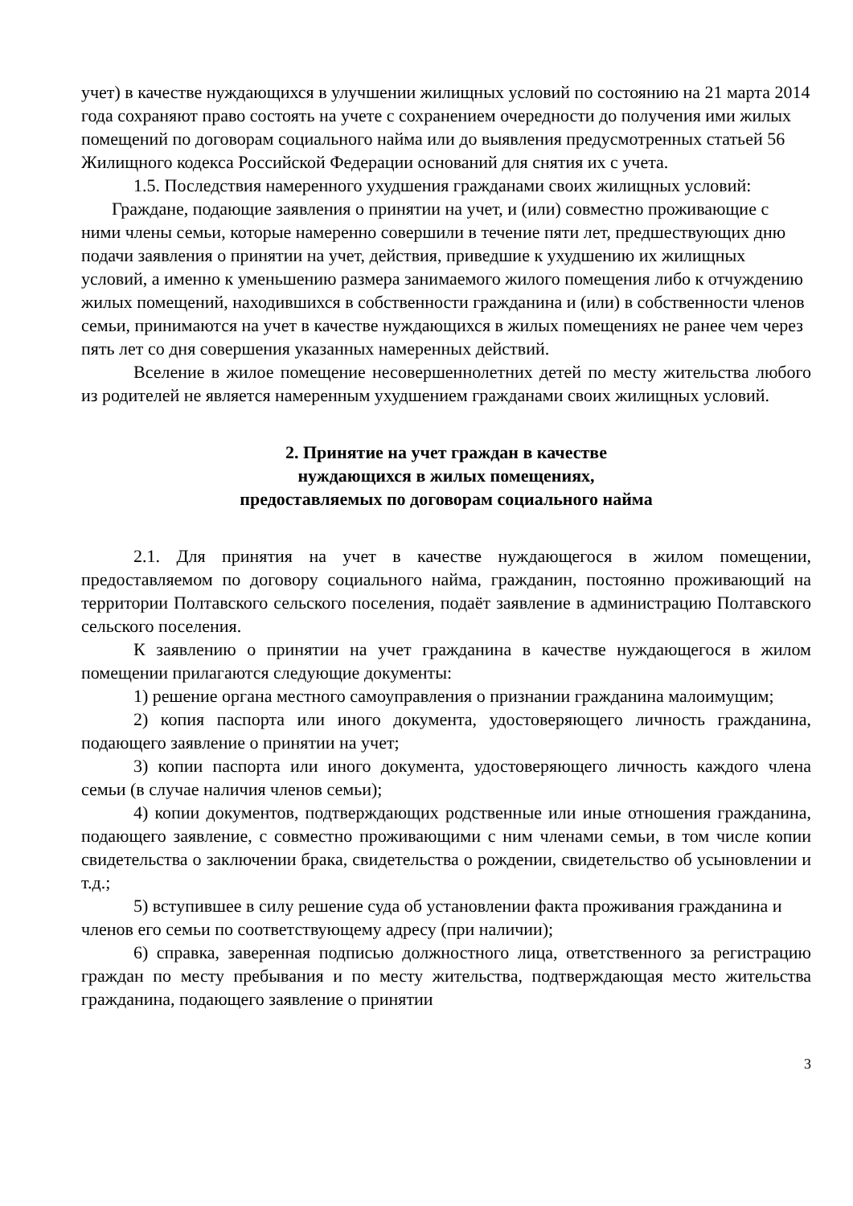учет) в качестве нуждающихся в улучшении жилищных условий по состоянию на 21 марта 2014 года сохраняют право состоять на учете с сохранением очередности до получения ими жилых помещений по договорам социального найма или до выявления предусмотренных статьей 56 Жилищного кодекса Российской Федерации оснований для снятия их с учета.
1.5. Последствия намеренного ухудшения гражданами своих жилищных условий:
Граждане, подающие заявления о принятии на учет, и (или) совместно проживающие с ними члены семьи, которые намеренно совершили в течение пяти лет, предшествующих дню подачи заявления о принятии на учет, действия, приведшие к ухудшению их жилищных условий, а именно к уменьшению размера занимаемого жилого помещения либо к отчуждению жилых помещений, находившихся в собственности гражданина и (или) в собственности членов семьи, принимаются на учет в качестве нуждающихся в жилых помещениях не ранее чем через пять лет со дня совершения указанных намеренных действий.
Вселение в жилое помещение несовершеннолетних детей по месту жительства любого из родителей не является намеренным ухудшением гражданами своих жилищных условий.
2. Принятие на учет граждан в качестве
нуждающихся в жилых помещениях,
предоставляемых по договорам социального найма
2.1. Для принятия на учет в качестве нуждающегося в жилом помещении, предоставляемом по договору социального найма, гражданин, постоянно проживающий на территории Полтавского сельского поселения, подаёт заявление в администрацию Полтавского сельского поселения.
К заявлению о принятии на учет гражданина в качестве нуждающегося в жилом помещении прилагаются следующие документы:
1) решение органа местного самоуправления о признании гражданина малоимущим;
2) копия паспорта или иного документа, удостоверяющего личность гражданина, подающего заявление о принятии на учет;
3) копии паспорта или иного документа, удостоверяющего личность каждого члена семьи (в случае наличия членов семьи);
4) копии документов, подтверждающих родственные или иные отношения гражданина, подающего заявление, с совместно проживающими с ним членами семьи, в том числе копии свидетельства о заключении брака, свидетельства о рождении, свидетельство об усыновлении и т.д.;
5) вступившее в силу решение суда об установлении факта проживания гражданина и членов его семьи по соответствующему адресу (при наличии);
6) справка, заверенная подписью должностного лица, ответственного за регистрацию граждан по месту пребывания и по месту жительства, подтверждающая место жительства гражданина, подающего заявление о принятии
3